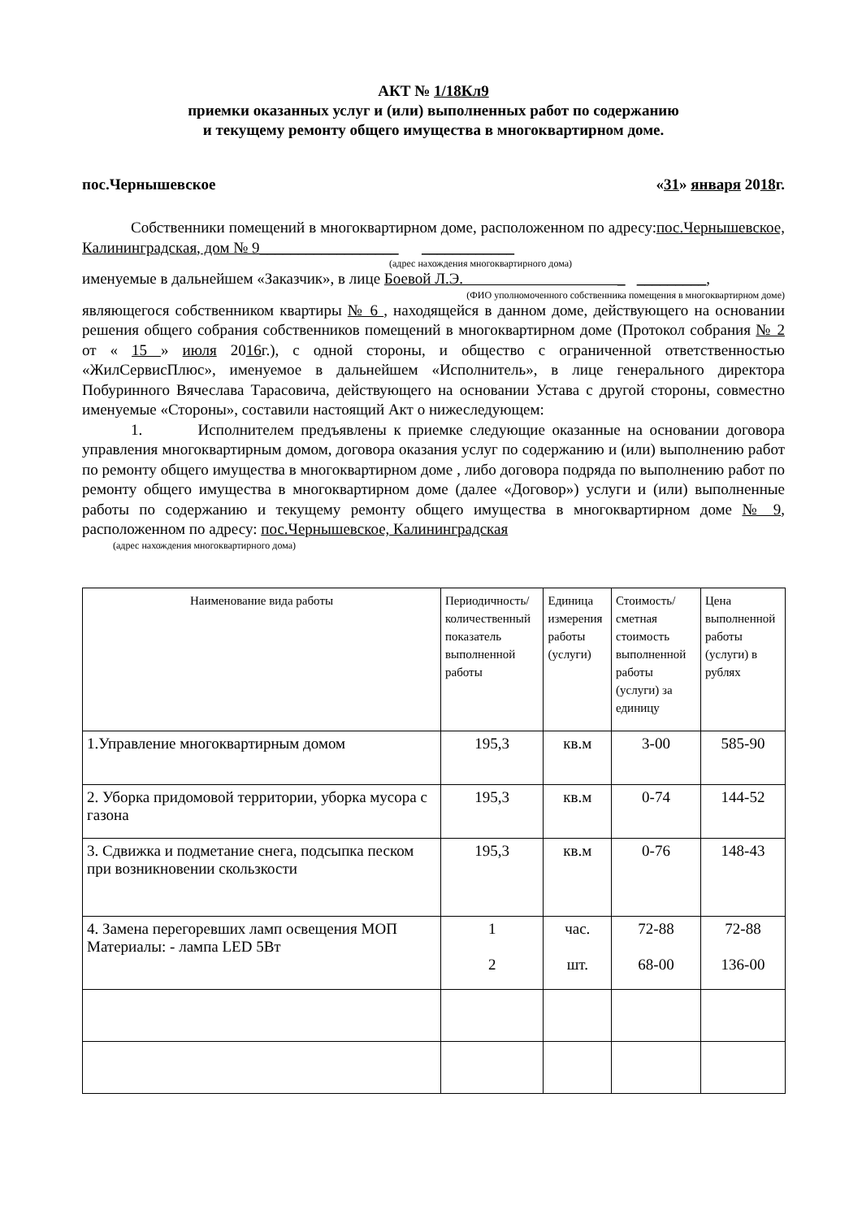АКТ № 1/18Кл9
приемки оказанных услуг и (или) выполненных работ по содержанию
и текущему ремонту общего имущества в многоквартирном доме.
пос.Чернышевское «31» января 2018г.
Собственники помещений в многоквартирном доме, расположенном по адресу:пос.Чернышевское, Калининградская, дом № 9__________________ ____________
(адрес нахождения многоквартирного дома)
именуемые в дальнейшем «Заказчик», в лице Боевой Л.Э. _ _________,
(ФИО уполномоченного собственника помещения в многоквартирном доме)
являющегося собственником квартиры № 6 , находящейся в данном доме, действующего на основании решения общего собрания собственников помещений в многоквартирном доме (Протокол собрания № 2 от « 15 » июля 2016г.), с одной стороны, и общество с ограниченной ответственностью «ЖилСервисПлюс», именуемое в дальнейшем «Исполнитель», в лице генерального директора Побуринного Вячеслава Тарасовича, действующего на основании Устава с другой стороны, совместно именуемые «Стороны», составили настоящий Акт о нижеследующем:
1. Исполнителем предъявлены к приемке следующие оказанные на основании договора управления многоквартирным домом, договора оказания услуг по содержанию и (или) выполнению работ по ремонту общего имущества в многоквартирном доме , либо договора подряда по выполнению работ по ремонту общего имущества в многоквартирном доме (далее «Договор») услуги и (или) выполненные работы по содержанию и текущему ремонту общего имущества в многоквартирном доме № 9, расположенном по адресу: пос.Чернышевское, Калининградская
(адрес нахождения многоквартирного дома)
| Наименование вида работы | Периодичность/количественный показатель выполненной работы | Единица измерения работы (услуги) | Стоимость/ сметная стоимость выполненной работы (услуги) за единицу | Цена выполненной работы (услуги) в рублях |
| --- | --- | --- | --- | --- |
| 1.Управление многоквартирным домом | 195,3 | кв.м | 3-00 | 585-90 |
| 2. Уборка придомовой территории, уборка мусора с газона | 195,3 | кв.м | 0-74 | 144-52 |
| 3. Сдвижка и подметание снега, подсыпка песком при возникновении скользкости | 195,3 | кв.м | 0-76 | 148-43 |
| 4. Замена перегоревших ламп освещения МОП Материалы: - лампа LED 5Вт | 1 2 | час. шт. | 72-88 68-00 | 72-88 136-00 |